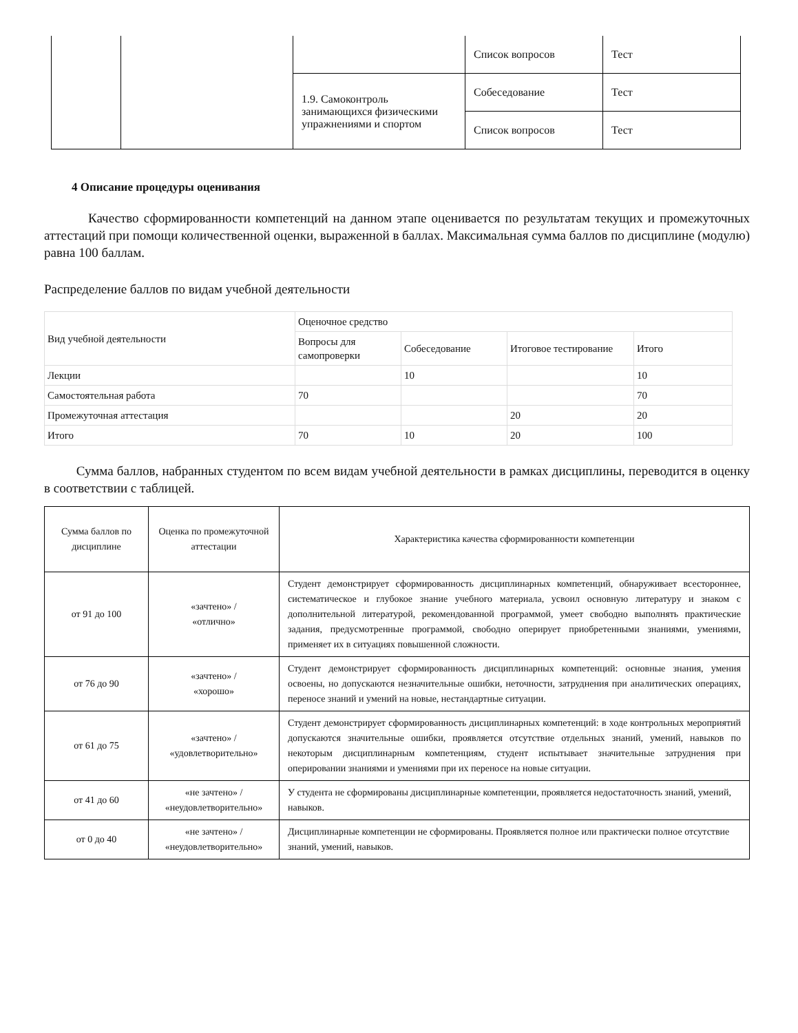| | | | Список вопросов | Тест |
| | | 1.9. Самоконтроль занимающихся физическими упражнениями и спортом | Собеседование | Тест |
| | | | Список вопросов | Тест |
4 Описание процедуры оценивания
Качество сформированности компетенций на данном этапе оценивается по результатам текущих и промежуточных аттестаций при помощи количественной оценки, выраженной в баллах. Максимальная сумма баллов по дисциплине (модулю) равна 100 баллам.
Распределение баллов по видам учебной деятельности
| Вид учебной деятельности | Оценочное средство | | | |
| | Вопросы для самопроверки | Собеседование | Итоговое тестирование | Итого |
| Лекции | | 10 | | 10 |
| Самостоятельная работа | 70 | | | 70 |
| Промежуточная аттестация | | | 20 | 20 |
| Итого | 70 | 10 | 20 | 100 |
Сумма баллов, набранных студентом по всем видам учебной деятельности в рамках дисциплины, переводится в оценку в соответствии с таблицей.
| Сумма баллов по дисциплине | Оценка по промежуточной аттестации | Характеристика качества сформированности компетенции |
| --- | --- | --- |
| от 91 до 100 | «зачтено» / «отлично» | Студент демонстрирует сформированность дисциплинарных компетенций, обнаруживает всестороннее, систематическое и глубокое знание учебного материала, усвоил основную литературу и знаком с дополнительной литературой, рекомендованной программой, умеет свободно выполнять практические задания, предусмотренные программой, свободно оперирует приобретенными знаниями, умениями, применяет их в ситуациях повышенной сложности. |
| от 76 до 90 | «зачтено» / «хорошо» | Студент демонстрирует сформированность дисциплинарных компетенций: основные знания, умения освоены, но допускаются незначительные ошибки, неточности, затруднения при аналитических операциях, переносе знаний и умений на новые, нестандартные ситуации. |
| от 61 до 75 | «зачтено» / «удовлетворительно» | Студент демонстрирует сформированность дисциплинарных компетенций: в ходе контрольных мероприятий допускаются значительные ошибки, проявляется отсутствие отдельных знаний, умений, навыков по некоторым дисциплинарным компетенциям, студент испытывает значительные затруднения при оперировании знаниями и умениями при их переносе на новые ситуации. |
| от 41 до 60 | «не зачтено» / «неудовлетворительно» | У студента не сформированы дисциплинарные компетенции, проявляется недостаточность знаний, умений, навыков. |
| от 0 до 40 | «не зачтено» / «неудовлетворительно» | Дисциплинарные компетенции не сформированы. Проявляется полное или практически полное отсутствие знаний, умений, навыков. |